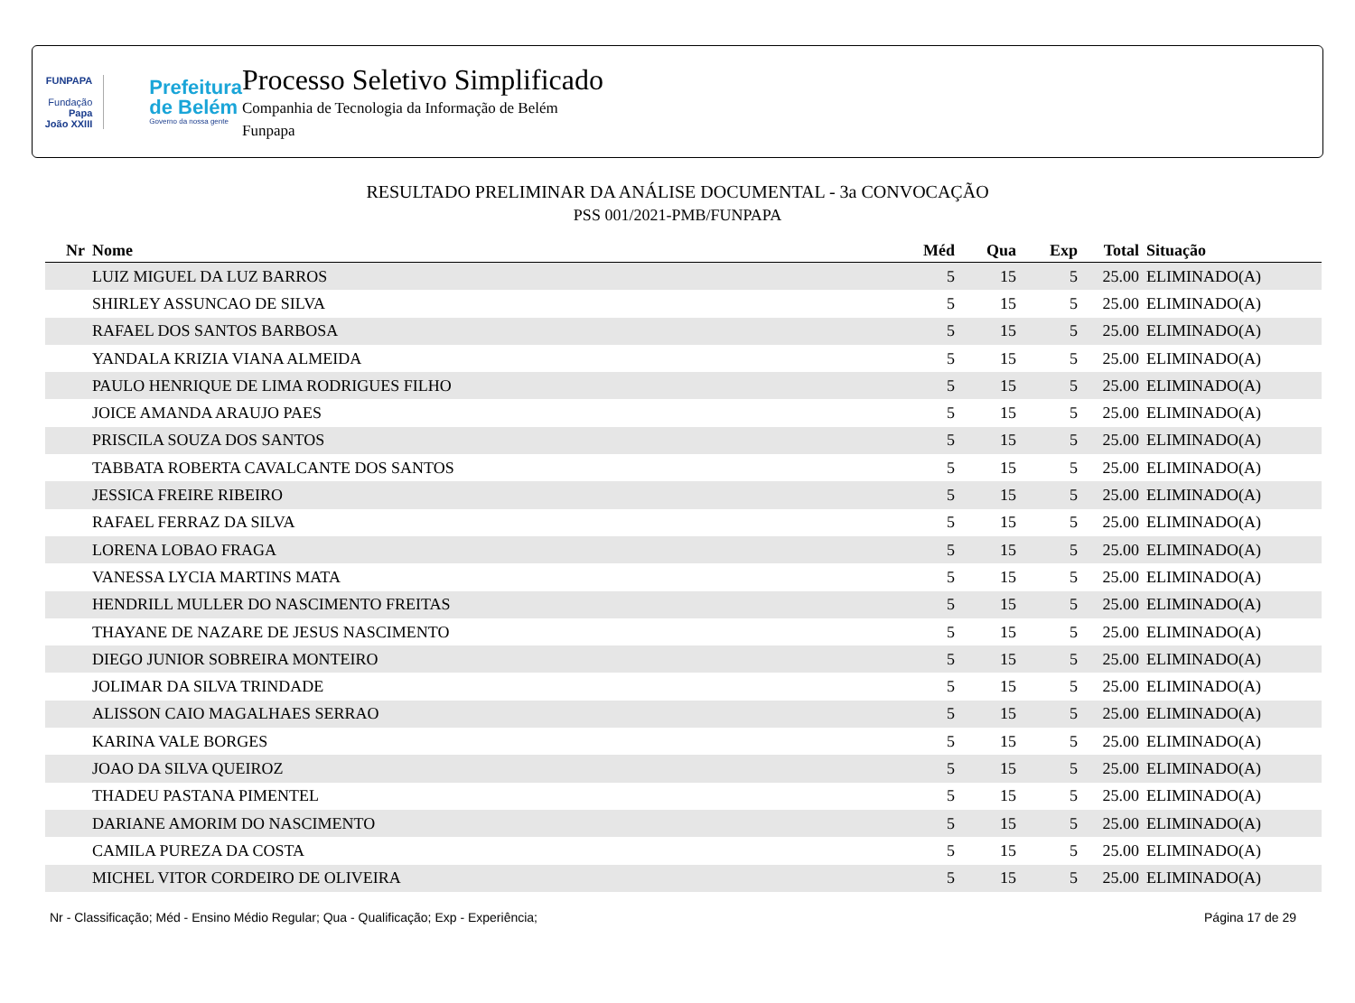FUNPAPA
Fundação
Papa João XXIII
Prefeitura
de Belém
Governo da nossa gente
Processo Seletivo Simplificado
Companhia de Tecnologia da Informação de Belém
Funpapa
RESULTADO PRELIMINAR DA ANÁLISE DOCUMENTAL - 3a CONVOCAÇÃO
PSS 001/2021-PMB/FUNPAPA
| Nr | Nome | Méd | Qua | Exp | Total | Situação |
| --- | --- | --- | --- | --- | --- | --- |
| | LUIZ MIGUEL DA LUZ BARROS | 5 | 15 | 5 | 25.00 | ELIMINADO(A) |
| | SHIRLEY ASSUNCAO DE SILVA | 5 | 15 | 5 | 25.00 | ELIMINADO(A) |
| | RAFAEL DOS SANTOS BARBOSA | 5 | 15 | 5 | 25.00 | ELIMINADO(A) |
| | YANDALA KRIZIA VIANA ALMEIDA | 5 | 15 | 5 | 25.00 | ELIMINADO(A) |
| | PAULO HENRIQUE DE LIMA RODRIGUES FILHO | 5 | 15 | 5 | 25.00 | ELIMINADO(A) |
| | JOICE AMANDA ARAUJO PAES | 5 | 15 | 5 | 25.00 | ELIMINADO(A) |
| | PRISCILA SOUZA DOS SANTOS | 5 | 15 | 5 | 25.00 | ELIMINADO(A) |
| | TABBATA ROBERTA CAVALCANTE DOS SANTOS | 5 | 15 | 5 | 25.00 | ELIMINADO(A) |
| | JESSICA FREIRE RIBEIRO | 5 | 15 | 5 | 25.00 | ELIMINADO(A) |
| | RAFAEL FERRAZ DA SILVA | 5 | 15 | 5 | 25.00 | ELIMINADO(A) |
| | LORENA LOBAO FRAGA | 5 | 15 | 5 | 25.00 | ELIMINADO(A) |
| | VANESSA LYCIA MARTINS MATA | 5 | 15 | 5 | 25.00 | ELIMINADO(A) |
| | HENDRILL MULLER DO NASCIMENTO FREITAS | 5 | 15 | 5 | 25.00 | ELIMINADO(A) |
| | THAYANE DE NAZARE DE JESUS NASCIMENTO | 5 | 15 | 5 | 25.00 | ELIMINADO(A) |
| | DIEGO JUNIOR SOBREIRA MONTEIRO | 5 | 15 | 5 | 25.00 | ELIMINADO(A) |
| | JOLIMAR DA SILVA TRINDADE | 5 | 15 | 5 | 25.00 | ELIMINADO(A) |
| | ALISSON CAIO MAGALHAES SERRAO | 5 | 15 | 5 | 25.00 | ELIMINADO(A) |
| | KARINA VALE BORGES | 5 | 15 | 5 | 25.00 | ELIMINADO(A) |
| | JOAO DA SILVA QUEIROZ | 5 | 15 | 5 | 25.00 | ELIMINADO(A) |
| | THADEU PASTANA PIMENTEL | 5 | 15 | 5 | 25.00 | ELIMINADO(A) |
| | DARIANE AMORIM DO NASCIMENTO | 5 | 15 | 5 | 25.00 | ELIMINADO(A) |
| | CAMILA PUREZA DA COSTA | 5 | 15 | 5 | 25.00 | ELIMINADO(A) |
| | MICHEL VITOR CORDEIRO DE OLIVEIRA | 5 | 15 | 5 | 25.00 | ELIMINADO(A) |
Nr - Classificação; Méd - Ensino Médio Regular; Qua - Qualificação; Exp - Experiência; Página 17 de 29